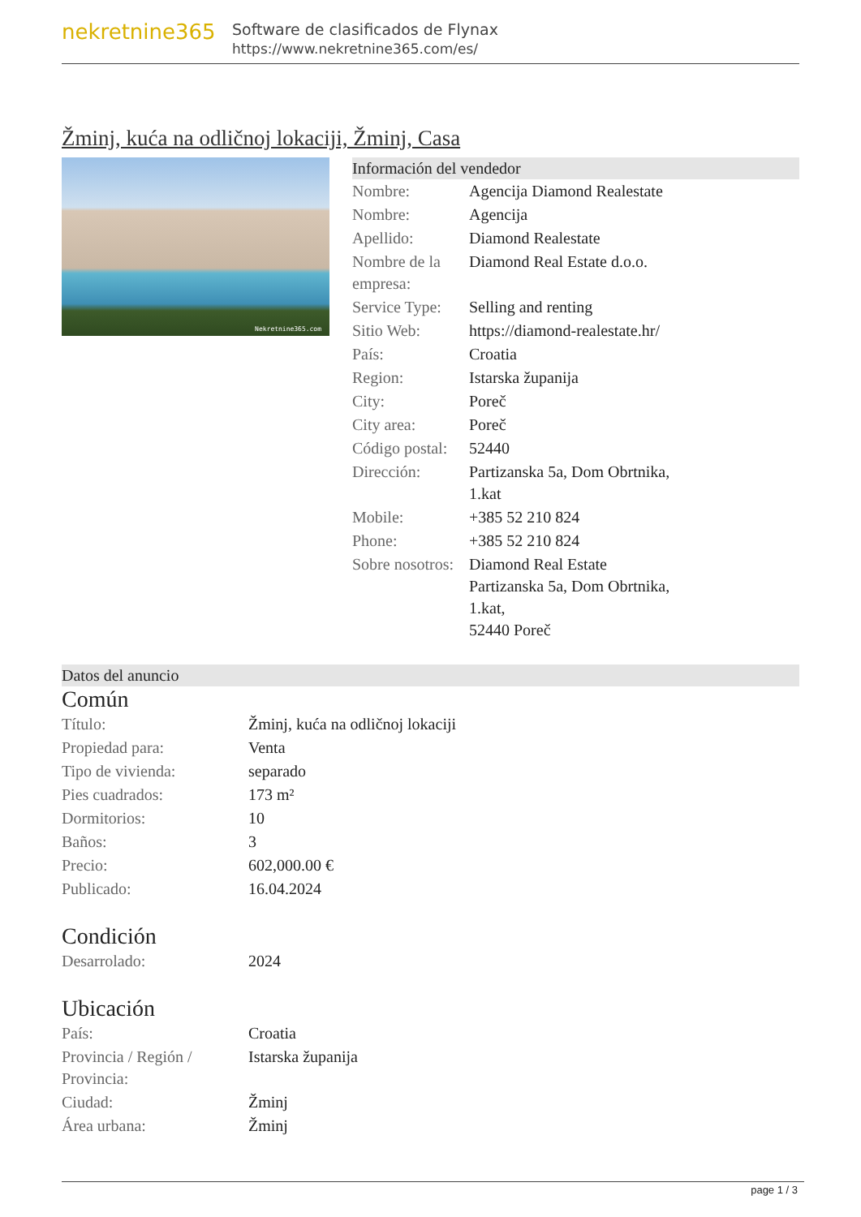nekretnine365
Software de clasificados de Flynax
https://www.nekretnine365.com/es/
Žminj, kuća na odličnoj lokaciji, Žminj, Casa
Nekretnine365.com
Información del vendedor
| Nombre: | Agencija Diamond Realestate |
| Nombre: | Agencija |
| Apellido: | Diamond Realestate |
| Nombre de la empresa: | Diamond Real Estate d.o.o. |
| Service Type: | Selling and renting |
| Sitio Web: | https://diamond-realestate.hr/ |
| País: | Croatia |
| Region: | Istarska županija |
| City: | Poreč |
| City area: | Poreč |
| Código postal: | 52440 |
| Dirección: | Partizanska 5a, Dom Obrtnika, 1.kat |
| Mobile: | +385 52 210 824 |
| Phone: | +385 52 210 824 |
| Sobre nosotros: | Diamond Real Estate Partizanska 5a, Dom Obrtnika, 1.kat, 52440 Poreč |
Datos del anuncio
Común
| Título: | Žminj, kuća na odličnoj lokaciji |
| Propiedad para: | Venta |
| Tipo de vivienda: | separado |
| Pies cuadrados: | 173 m² |
| Dormitorios: | 10 |
| Baños: | 3 |
| Precio: | 602,000.00 € |
| Publicado: | 16.04.2024 |
Condición
| Desarrolado: | 2024 |
Ubicación
| País: | Croatia |
| Provincia / Región / Provincia: | Istarska županija |
| Ciudad: | Žminj |
| Área urbana: | Žminj |
page 1 / 3